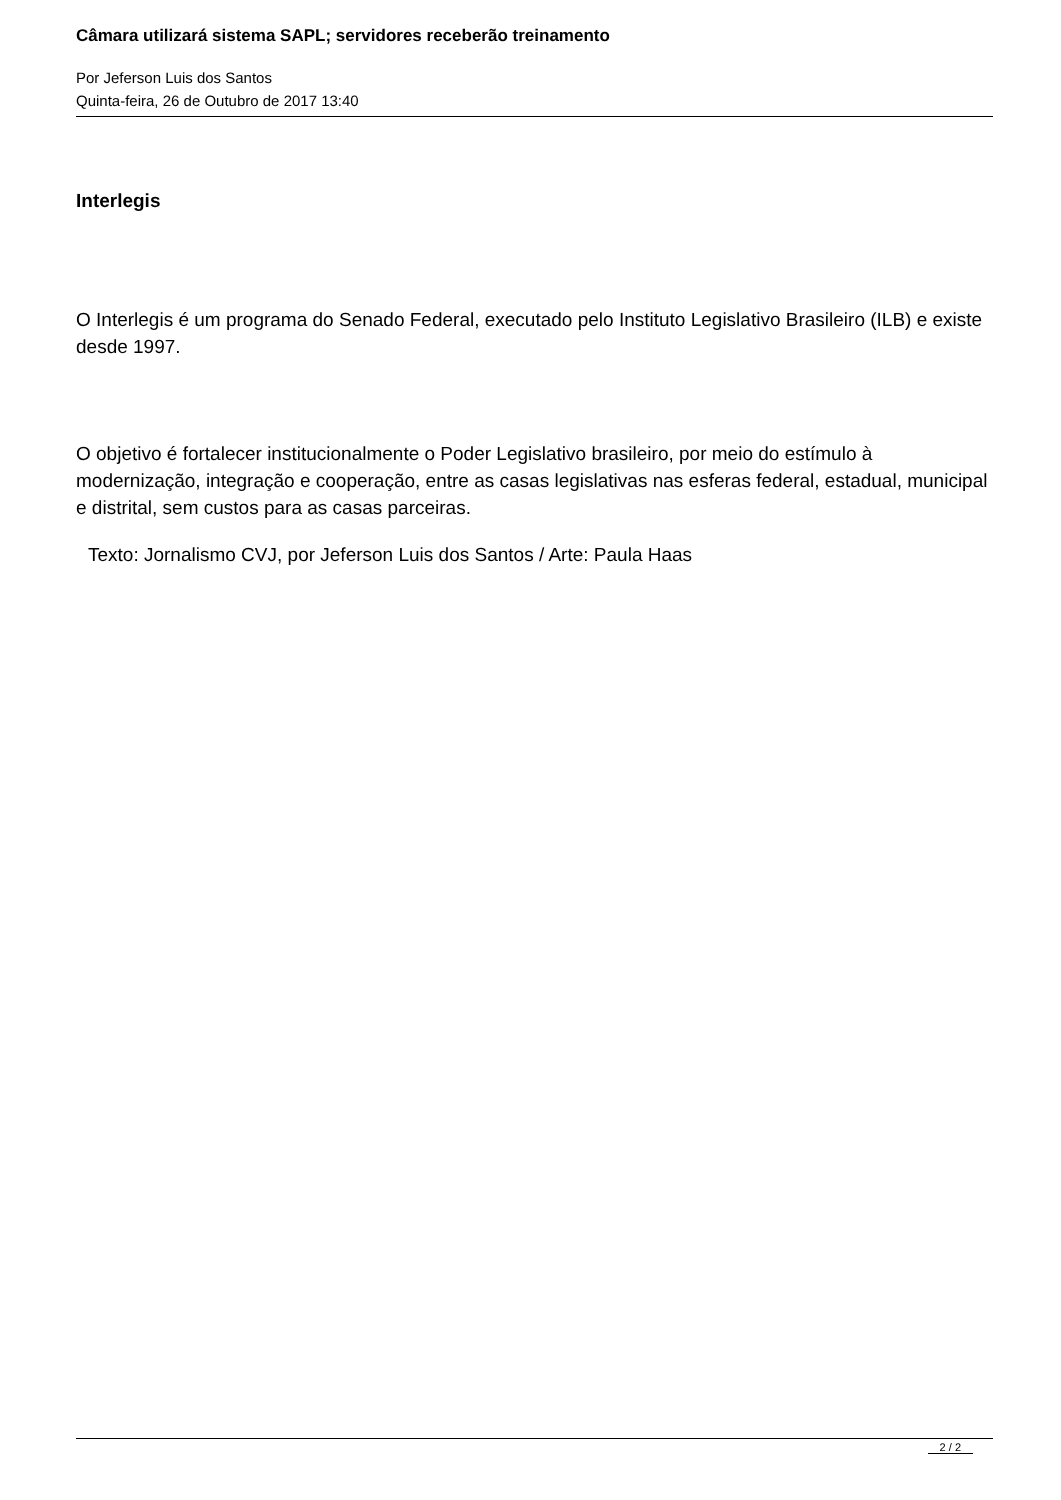Câmara utilizará sistema SAPL; servidores receberão treinamento
Por Jeferson Luis dos Santos
Quinta-feira, 26 de Outubro de 2017 13:40
Interlegis
O Interlegis é um programa do Senado Federal, executado pelo Instituto Legislativo Brasileiro (ILB) e existe desde 1997.
O objetivo é fortalecer institucionalmente o Poder Legislativo brasileiro, por meio do estímulo à modernização, integração e cooperação, entre as casas legislativas nas esferas federal, estadual, municipal e distrital, sem custos para as casas parceiras.
Texto: Jornalismo CVJ, por Jeferson Luis dos Santos / Arte: Paula Haas
2 / 2